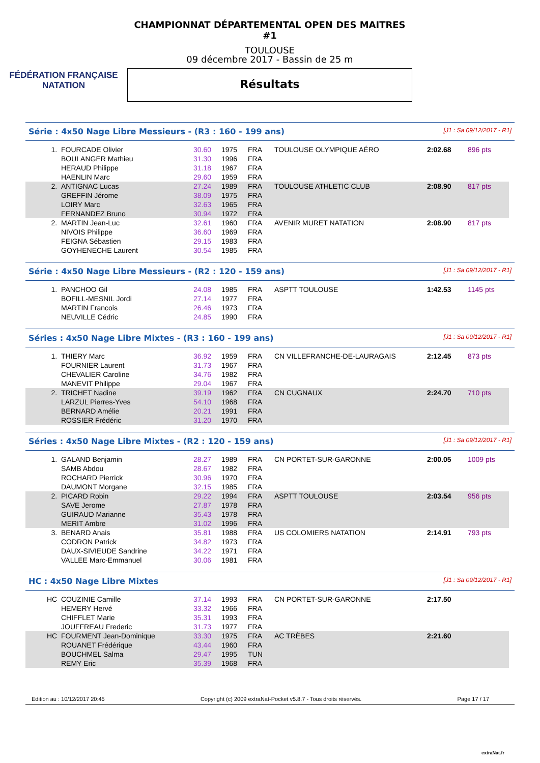FÉDÉRATION FRANÇAISE
NATATION
CHAMPIONNAT DÉPARTEMENTAL OPEN DES MAITRES #1
TOULOUSE
09 décembre 2017 - Bassin de 25 m
Résultats
Série : 4x50 Nage Libre Messieurs - (R3 : 160 - 199 ans) [J1 : Sa 09/12/2017 - R1]
| 1. | FOURCADE Olivier | 30.60 | 1975 | FRA | TOULOUSE OLYMPIQUE AÉRO | 2:02.68 | 896 pts |
| | BOULANGER Mathieu | 31.30 | 1996 | FRA | | | |
| | HERAUD Philippe | 31.18 | 1967 | FRA | | | |
| | HAENLIN Marc | 29.60 | 1959 | FRA | | | |
| 2. | ANTIGNAC Lucas | 27.24 | 1989 | FRA | TOULOUSE ATHLETIC CLUB | 2:08.90 | 817 pts |
| | GREFFIN Jérome | 38.09 | 1975 | FRA | | | |
| | LOIRY Marc | 32.63 | 1965 | FRA | | | |
| | FERNANDEZ Bruno | 30.94 | 1972 | FRA | | | |
| 2. | MARTIN Jean-Luc | 32.61 | 1960 | FRA | AVENIR MURET NATATION | 2:08.90 | 817 pts |
| | NIVOIS Philippe | 36.60 | 1969 | FRA | | | |
| | FEIGNA Sébastien | 29.15 | 1983 | FRA | | | |
| | GOYHENECHE Laurent | 30.54 | 1985 | FRA | | | |
Série : 4x50 Nage Libre Messieurs - (R2 : 120 - 159 ans) [J1 : Sa 09/12/2017 - R1]
| 1. | PANCHOO Gil | 24.08 | 1985 | FRA | ASPTT TOULOUSE | 1:42.53 | 1145 pts |
| | BOFILL-MESNIL Jordi | 27.14 | 1977 | FRA | | | |
| | MARTIN Francois | 26.46 | 1973 | FRA | | | |
| | NEUVILLE Cédric | 24.85 | 1990 | FRA | | | |
Séries : 4x50 Nage Libre Mixtes - (R3 : 160 - 199 ans) [J1 : Sa 09/12/2017 - R1]
| 1. | THIERY Marc | 36.92 | 1959 | FRA | CN VILLEFRANCHE-DE-LAURAGAIS | 2:12.45 | 873 pts |
| | FOURNIER Laurent | 31.73 | 1967 | FRA | | | |
| | CHEVALIER Caroline | 34.76 | 1982 | FRA | | | |
| | MANEVIT Philippe | 29.04 | 1967 | FRA | | | |
| 2. | TRICHET Nadine | 39.19 | 1962 | FRA | CN CUGNAUX | 2:24.70 | 710 pts |
| | LARZUL Pierres-Yves | 54.10 | 1968 | FRA | | | |
| | BERNARD Amélie | 20.21 | 1991 | FRA | | | |
| | ROSSIER Frédéric | 31.20 | 1970 | FRA | | | |
Séries : 4x50 Nage Libre Mixtes - (R2 : 120 - 159 ans) [J1 : Sa 09/12/2017 - R1]
| 1. | GALAND Benjamin | 28.27 | 1989 | FRA | CN PORTET-SUR-GARONNE | 2:00.05 | 1009 pts |
| | SAMB Abdou | 28.67 | 1982 | FRA | | | |
| | ROCHARD Pierrick | 30.96 | 1970 | FRA | | | |
| | DAUMONT Morgane | 32.15 | 1985 | FRA | | | |
| 2. | PICARD Robin | 29.22 | 1994 | FRA | ASPTT TOULOUSE | 2:03.54 | 956 pts |
| | SAVE Jerome | 27.87 | 1978 | FRA | | | |
| | GUIRAUD Marianne | 35.43 | 1978 | FRA | | | |
| | MERIT Ambre | 31.02 | 1996 | FRA | | | |
| 3. | BENARD Anais | 35.81 | 1988 | FRA | US COLOMIERS NATATION | 2:14.91 | 793 pts |
| | CODRON Patrick | 34.82 | 1973 | FRA | | | |
| | DAUX-SIVIEUDE Sandrine | 34.22 | 1971 | FRA | | | |
| | VALLEE Marc-Emmanuel | 30.06 | 1981 | FRA | | | |
HC : 4x50 Nage Libre Mixtes [J1 : Sa 09/12/2017 - R1]
| HC | COUZINIE Camille | 37.14 | 1993 | FRA | CN PORTET-SUR-GARONNE | 2:17.50 | |
| | HEMERY Hervé | 33.32 | 1966 | FRA | | | |
| | CHIFFLET Marie | 35.31 | 1993 | FRA | | | |
| | JOUFFREAU Frederic | 31.73 | 1977 | FRA | | | |
| HC | FOURMENT Jean-Dominique | 33.30 | 1975 | FRA | AC TRÈBES | 2:21.60 | |
| | ROUANET Frédérique | 43.44 | 1960 | FRA | | | |
| | BOUCHMEL Salma | 29.47 | 1995 | TUN | | | |
| | REMY Eric | 35.39 | 1968 | FRA | | | |
Edition au : 10/12/2017 20:45 Copyright (c) 2009 extraNat-Pocket v5.8.7 - Tous droits réservés. Page 17 / 17
extraNat.fr